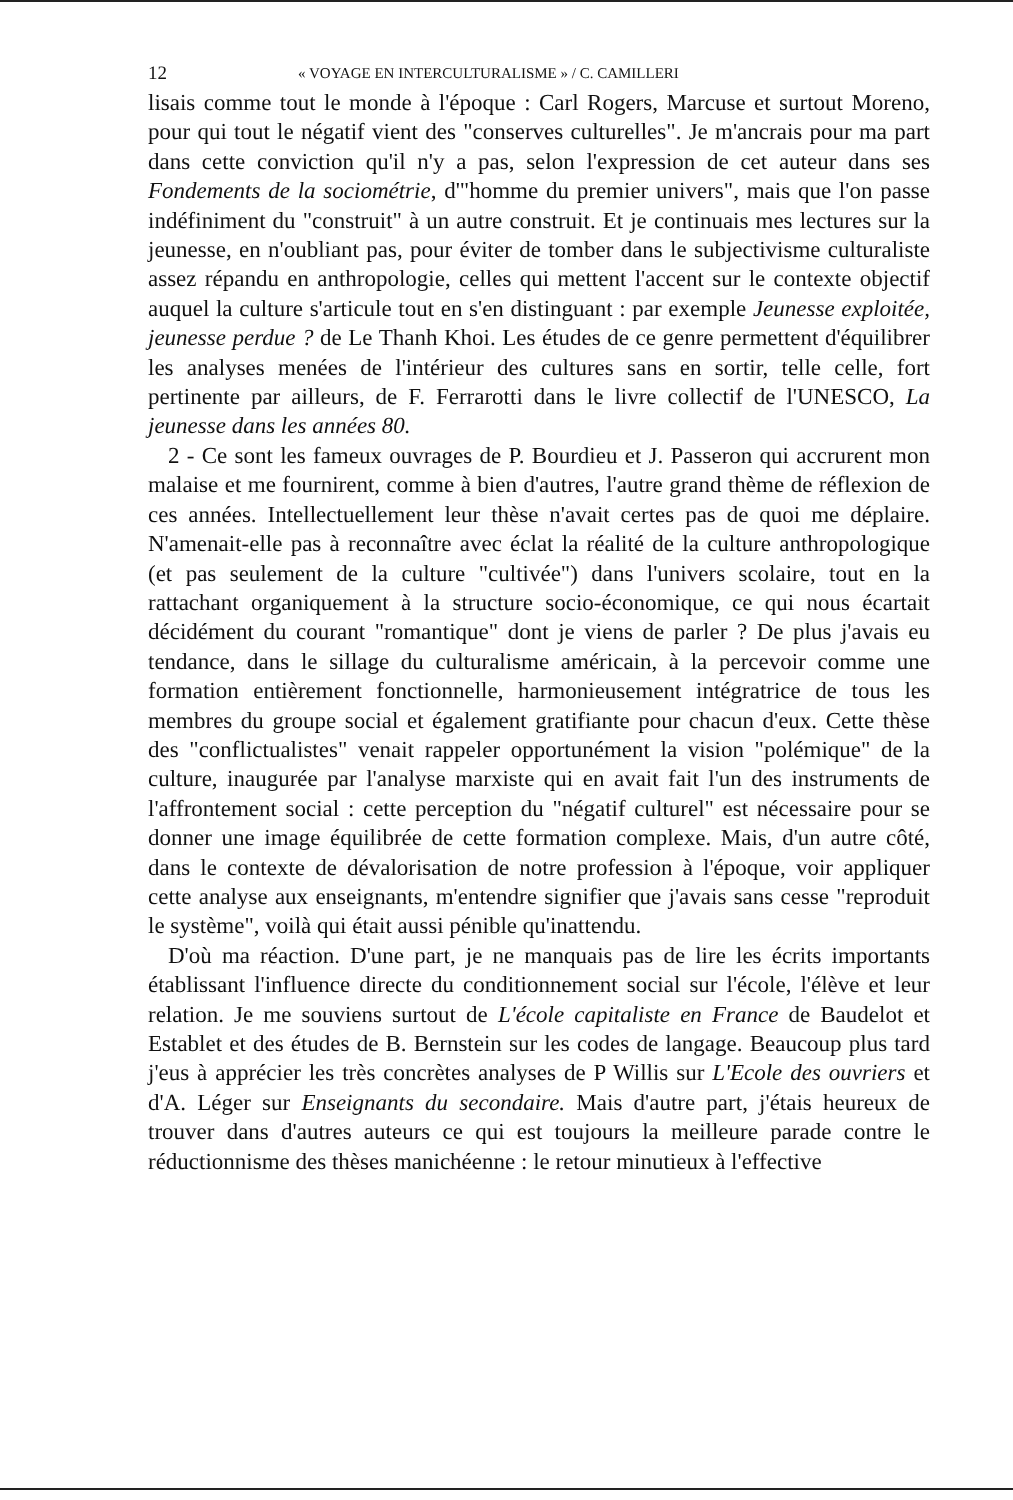12 « VOYAGE EN INTERCULTURALISME » / C. CAMILLERI
lisais comme tout le monde à l'époque : Carl Rogers, Marcuse et surtout Moreno, pour qui tout le négatif vient des "conserves culturelles". Je m'ancrais pour ma part dans cette conviction qu'il n'y a pas, selon l'expression de cet auteur dans ses Fondements de la sociométrie, d'"homme du premier univers", mais que l'on passe indéfiniment du "construit" à un autre construit. Et je continuais mes lectures sur la jeunesse, en n'oubliant pas, pour éviter de tomber dans le subjectivisme culturaliste assez répandu en anthropologie, celles qui mettent l'accent sur le contexte objectif auquel la culture s'articule tout en s'en distinguant : par exemple Jeunesse exploitée, jeunesse perdue ? de Le Thanh Khoi. Les études de ce genre permettent d'équilibrer les analyses menées de l'intérieur des cultures sans en sortir, telle celle, fort pertinente par ailleurs, de F. Ferrarotti dans le livre collectif de l'UNESCO, La jeunesse dans les années 80.
2 - Ce sont les fameux ouvrages de P. Bourdieu et J. Passeron qui accrurent mon malaise et me fournirent, comme à bien d'autres, l'autre grand thème de réflexion de ces années. Intellectuellement leur thèse n'avait certes pas de quoi me déplaire. N'amenait-elle pas à reconnaître avec éclat la réalité de la culture anthropologique (et pas seulement de la culture "cultivée") dans l'univers scolaire, tout en la rattachant organiquement à la structure socio-économique, ce qui nous écartait décidément du courant "romantique" dont je viens de parler ? De plus j'avais eu tendance, dans le sillage du culturalisme américain, à la percevoir comme une formation entièrement fonctionnelle, harmonieusement intégratrice de tous les membres du groupe social et également gratifiante pour chacun d'eux. Cette thèse des "conflictualistes" venait rappeler opportunément la vision "polémique" de la culture, inaugurée par l'analyse marxiste qui en avait fait l'un des instruments de l'affrontement social : cette perception du "négatif culturel" est nécessaire pour se donner une image équilibrée de cette formation complexe. Mais, d'un autre côté, dans le contexte de dévalorisation de notre profession à l'époque, voir appliquer cette analyse aux enseignants, m'entendre signifier que j'avais sans cesse "reproduit le système", voilà qui était aussi pénible qu'inattendu.
D'où ma réaction. D'une part, je ne manquais pas de lire les écrits importants établissant l'influence directe du conditionnement social sur l'école, l'élève et leur relation. Je me souviens surtout de L'école capitaliste en France de Baudelot et Establet et des études de B. Bernstein sur les codes de langage. Beaucoup plus tard j'eus à apprécier les très concrètes analyses de P Willis sur L'Ecole des ouvriers et d'A. Léger sur Enseignants du secondaire. Mais d'autre part, j'étais heureux de trouver dans d'autres auteurs ce qui est toujours la meilleure parade contre le réductionnisme des thèses manichéenne : le retour minutieux à l'effective